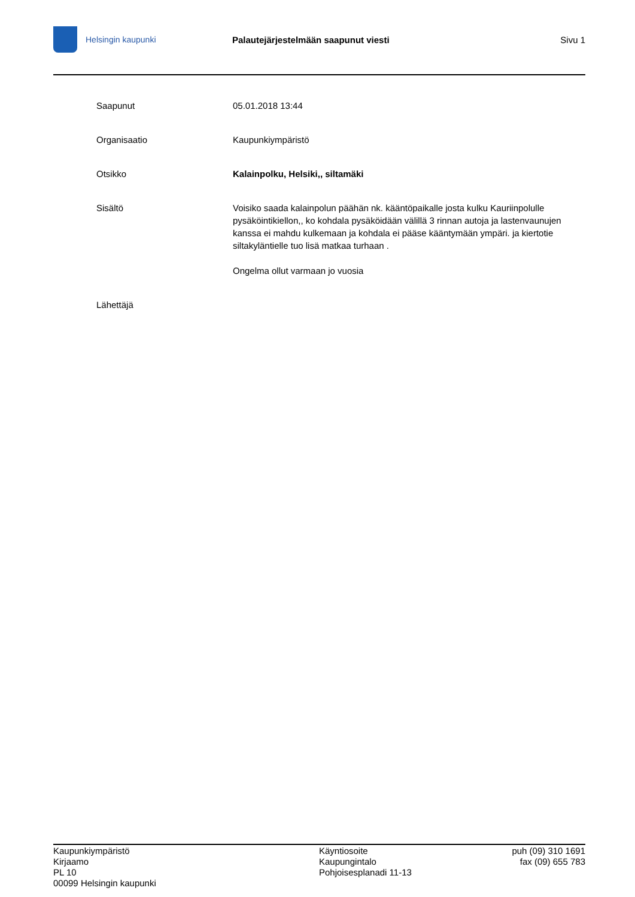Helsingin kaupunki
Palautejärjestelmään saapunut viesti
Sivu 1
Saapunut 05.01.2018 13:44
Organisaatio Kaupunkiympäristö
Otsikko Kalainpolku, Helsiki,, siltamäki
Sisältö Voisiko saada kalainpolun päähän nk. kääntöpaikalle josta kulku Kauriinpolulle pysäköintikiellon,, ko kohdala pysäköidään välillä 3 rinnan autoja ja lastenvaunujen kanssa ei mahdu kulkemaan ja kohdala ei pääse kääntymään ympäri. ja kiertotie siltakyläntielle tuo lisä matkaa turhaan .
Ongelma ollut varmaan jo vuosia
Lähettäjä
Kaupunkiympäristö
Kirjaamo
PL 10
00099 Helsingin kaupunki
Käyntiosoite
Kaupungintalo
Pohjoisesplanadi 11-13
puh (09) 310 1691
fax (09) 655 783